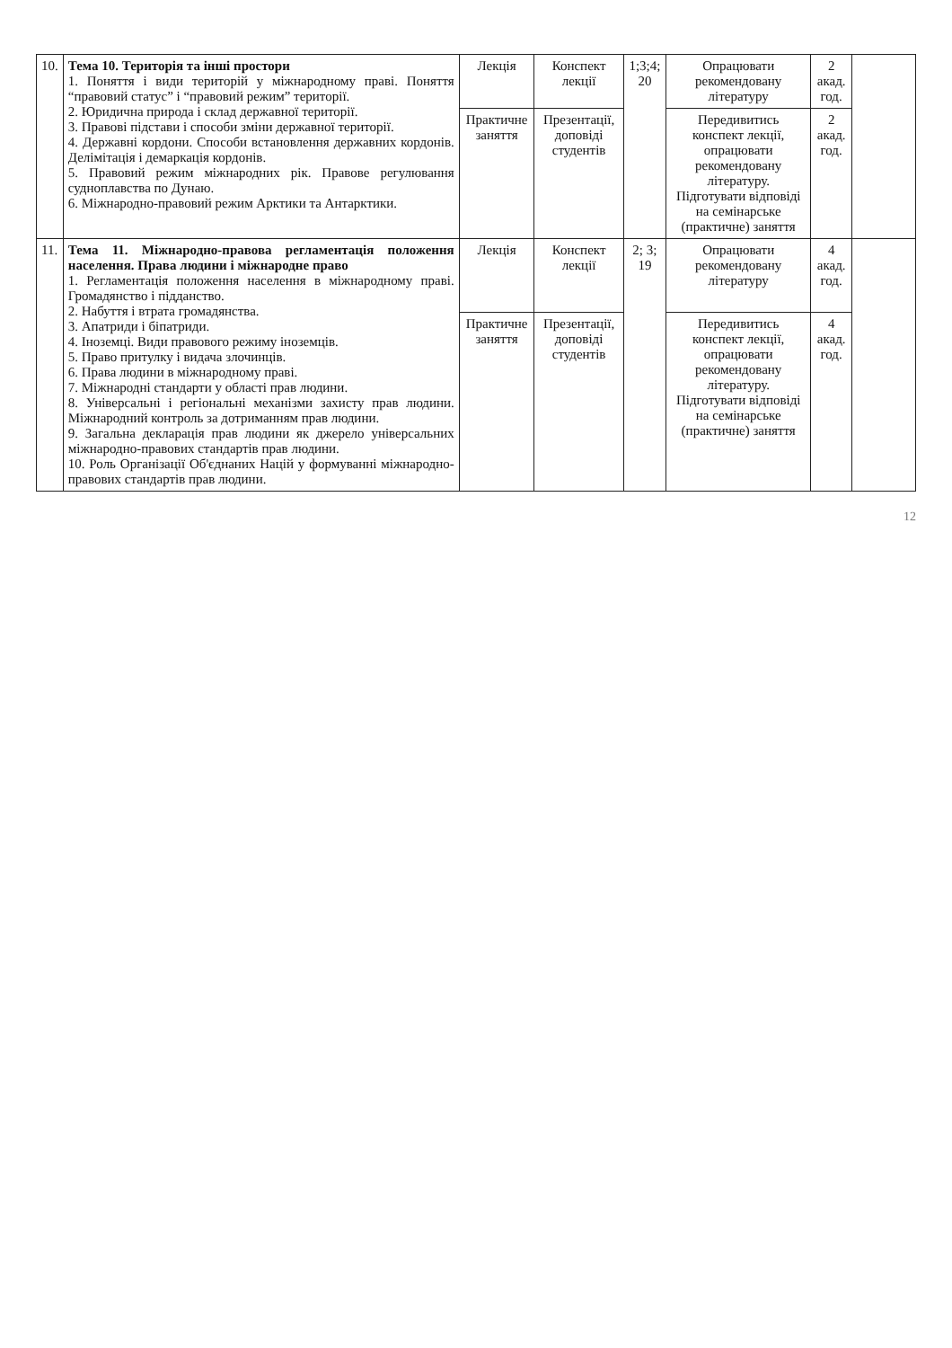| 10. | Тема 10. Територія та інші простори 1. Поняття і види територій у міжнародному праві. Поняття “правовий статус” і “правовий режим” території. 2. Юридична природа і склад державної території. 3. Правові підстави і способи зміни державної території. 4. Державні кордони. Способи встановлення державних кордонів. Делімітація і демаркація кордонів. 5. Правовий режим міжнародних рік. Правове регулювання судноплавства по Дунаю. 6. Міжнародно-правовий режим Арктики та Антарктики. | Лекція | Конспект лекції | 1;3;4; 20 | Опрацювати рекомендовану літературу | 2 акад. год. | |
| | | Практичне заняття | Презентації, доповіді студентів | | Передивитись конспект лекції, опрацювати рекомендовану літературу. Підготувати відповіді на семінарське (практичне) заняття | 2 акад. год. | |
| 11. | Тема 11. Міжнародно-правова регламентація положення населення. Права людини і міжнародне право 1. Регламентація положення населення в міжнародному праві. Громадянство і підданство. 2. Набуття і втрата громадянства. 3. Апатриди і біпатриди. 4. Іноземці. Види правового режиму іноземців. 5. Право притулку і видача злочинців. 6. Права людини в міжнародному праві. 7. Міжнародні стандарти у області прав людини. 8. Універсальні і регіональні механізми захисту прав людини. Міжнародний контроль за дотриманням прав людини. 9. Загальна декларація прав людини як джерело універсальних міжнародно-правових стандартів прав людини. 10. Роль Організації Об'єднаних Націй у формуванні міжнародно-правових стандартів прав людини. | Лекція | Конспект лекції | 2; 3; 19 | Опрацювати рекомендовану літературу | 4 акад. год. | |
| | | Практичне заняття | Презентації, доповіді студентів | | Передивитись конспект лекції, опрацювати рекомендовану літературу. Підготувати відповіді на семінарське (практичне) заняття | 4 акад. год. | |
12